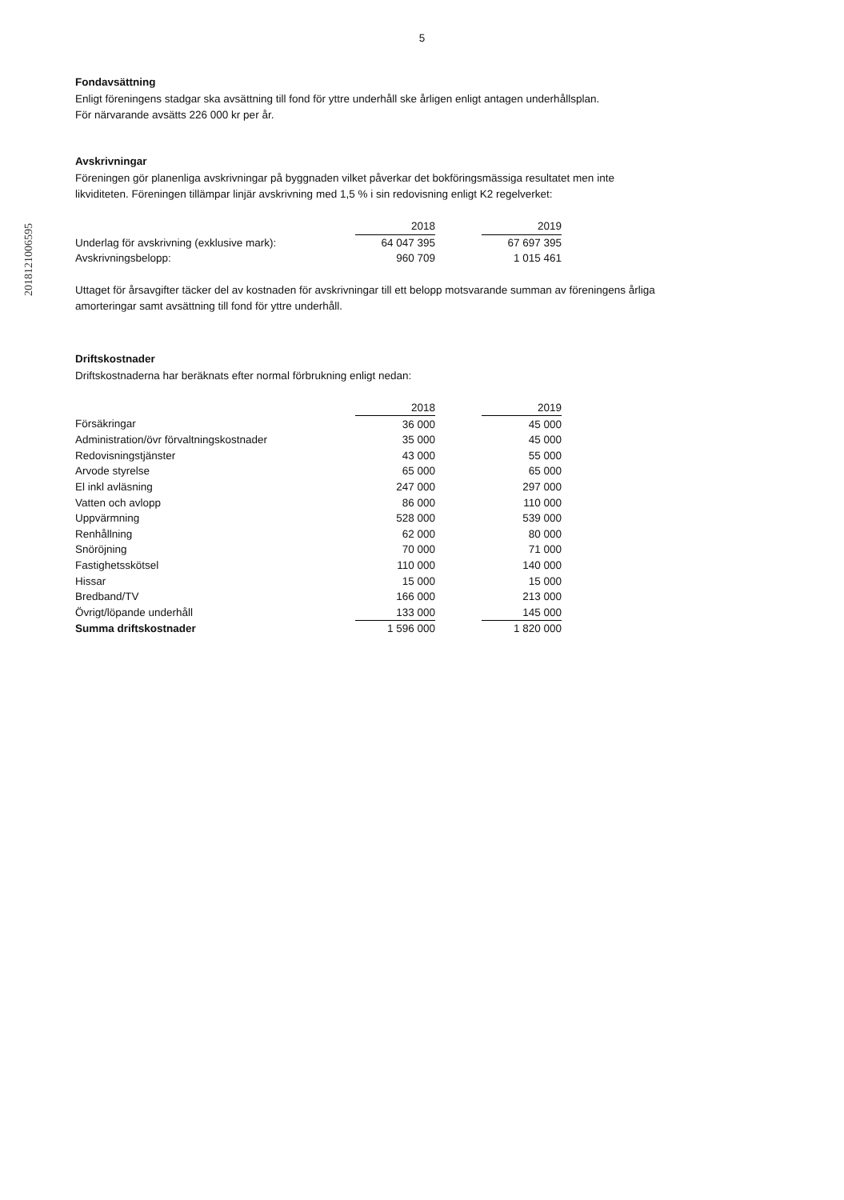5
2018121006595
Fondavsättning
Enligt föreningens stadgar ska avsättning till fond för yttre underhåll ske årligen enligt antagen underhållsplan.
För närvarande avsätts 226 000 kr per år.
Avskrivningar
Föreningen gör planenliga avskrivningar på byggnaden vilket påverkar det bokföringsmässiga resultatet men inte likviditeten. Föreningen tillämpar linjär avskrivning med 1,5 % i sin redovisning enligt K2 regelverket:
| | 2018 | | 2019 |
| Underlag för avskrivning (exklusive mark): | 64 047 395 | | 67 697 395 |
| Avskrivningsbelopp: | 960 709 | | 1 015 461 |
Uttaget för årsavgifter täcker del av kostnaden för avskrivningar till ett belopp motsvarande summan av föreningens årliga amorteringar samt avsättning till fond för yttre underhåll.
Driftskostnader
Driftskostnaderna har beräknats efter normal förbrukning enligt nedan:
| | 2018 | | 2019 |
| Försäkringar | 36 000 | | 45 000 |
| Administration/övr förvaltningskostnader | 35 000 | | 45 000 |
| Redovisningstjänster | 43 000 | | 55 000 |
| Arvode styrelse | 65 000 | | 65 000 |
| El inkl avläsning | 247 000 | | 297 000 |
| Vatten och avlopp | 86 000 | | 110 000 |
| Uppvärmning | 528 000 | | 539 000 |
| Renhållning | 62 000 | | 80 000 |
| Snöröjning | 70 000 | | 71 000 |
| Fastighetsskötsel | 110 000 | | 140 000 |
| Hissar | 15 000 | | 15 000 |
| Bredband/TV | 166 000 | | 213 000 |
| Övrigt/löpande underhåll | 133 000 | | 145 000 |
| Summa driftskostnader | 1 596 000 | | 1 820 000 |